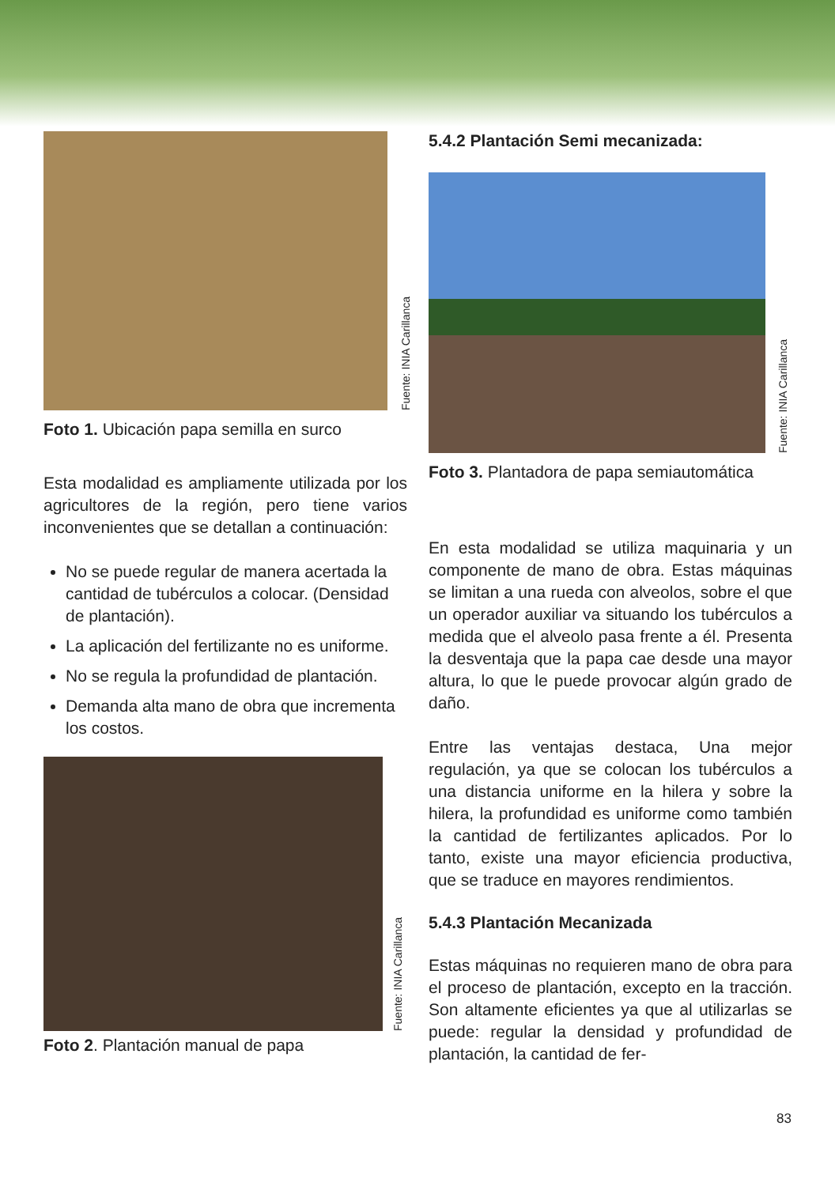Fuente: INIA Carillanca
Foto 1. Ubicación papa semilla en surco
Esta modalidad es ampliamente utilizada por los agricultores de la región, pero tiene varios inconvenientes que se detallan a continuación:
No se puede regular de manera acertada la cantidad de tubérculos a colocar. (Densidad de plantación).
La aplicación del fertilizante no es uniforme.
No se regula la profundidad de plantación.
Demanda alta mano de obra que incrementa los costos.
Fuente: INIA Carillanca
Foto 2. Plantación manual de papa
5.4.2 Plantación Semi mecanizada:
Fuente: INIA Carillanca
Foto 3. Plantadora de papa semiautomática
En esta modalidad se utiliza maquinaria y un componente de mano de obra. Estas máquinas se limitan a una rueda con alveolos, sobre el que un operador auxiliar va situando los tubérculos a medida que el alveolo pasa frente a él. Presenta la desventaja que la papa cae desde una mayor altura, lo que le puede provocar algún grado de daño.
Entre las ventajas destaca, Una mejor regulación, ya que se colocan los tubérculos a una distancia uniforme en la hilera y sobre la hilera, la profundidad es uniforme como también la cantidad de fertilizantes aplicados. Por lo tanto, existe una mayor eficiencia productiva, que se traduce en mayores rendimientos.
5.4.3 Plantación Mecanizada
Estas máquinas no requieren mano de obra para el proceso de plantación, excepto en la tracción. Son altamente eficientes ya que al utilizarlas se puede: regular la densidad y profundidad de plantación, la cantidad de fer-
83